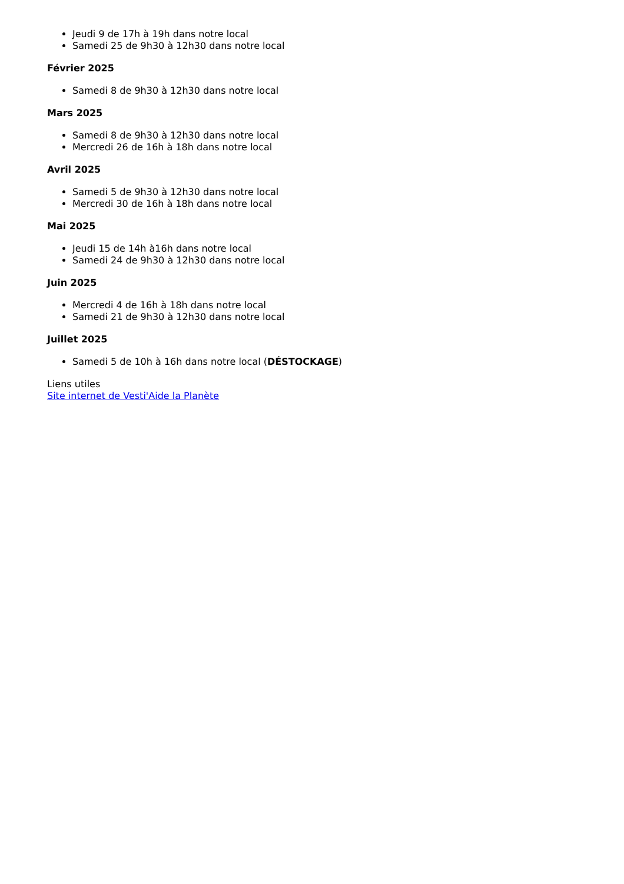Jeudi 9 de 17h à 19h dans notre local
Samedi 25 de 9h30 à 12h30 dans notre local
Février 2025
Samedi 8 de 9h30 à 12h30 dans notre local
Mars 2025
Samedi 8 de 9h30 à 12h30 dans notre local
Mercredi 26 de 16h à 18h dans notre local
Avril 2025
Samedi 5 de 9h30 à 12h30 dans notre local
Mercredi 30 de 16h à 18h dans notre local
Mai 2025
Jeudi 15 de 14h à16h dans notre local
Samedi 24 de 9h30 à 12h30 dans notre local
Juin 2025
Mercredi 4 de 16h à 18h dans notre local
Samedi 21 de 9h30 à 12h30 dans notre local
Juillet 2025
Samedi 5 de 10h à 16h dans notre local (DÉSTOCKAGE)
Liens utiles
Site internet de Vesti'Aide la Planète